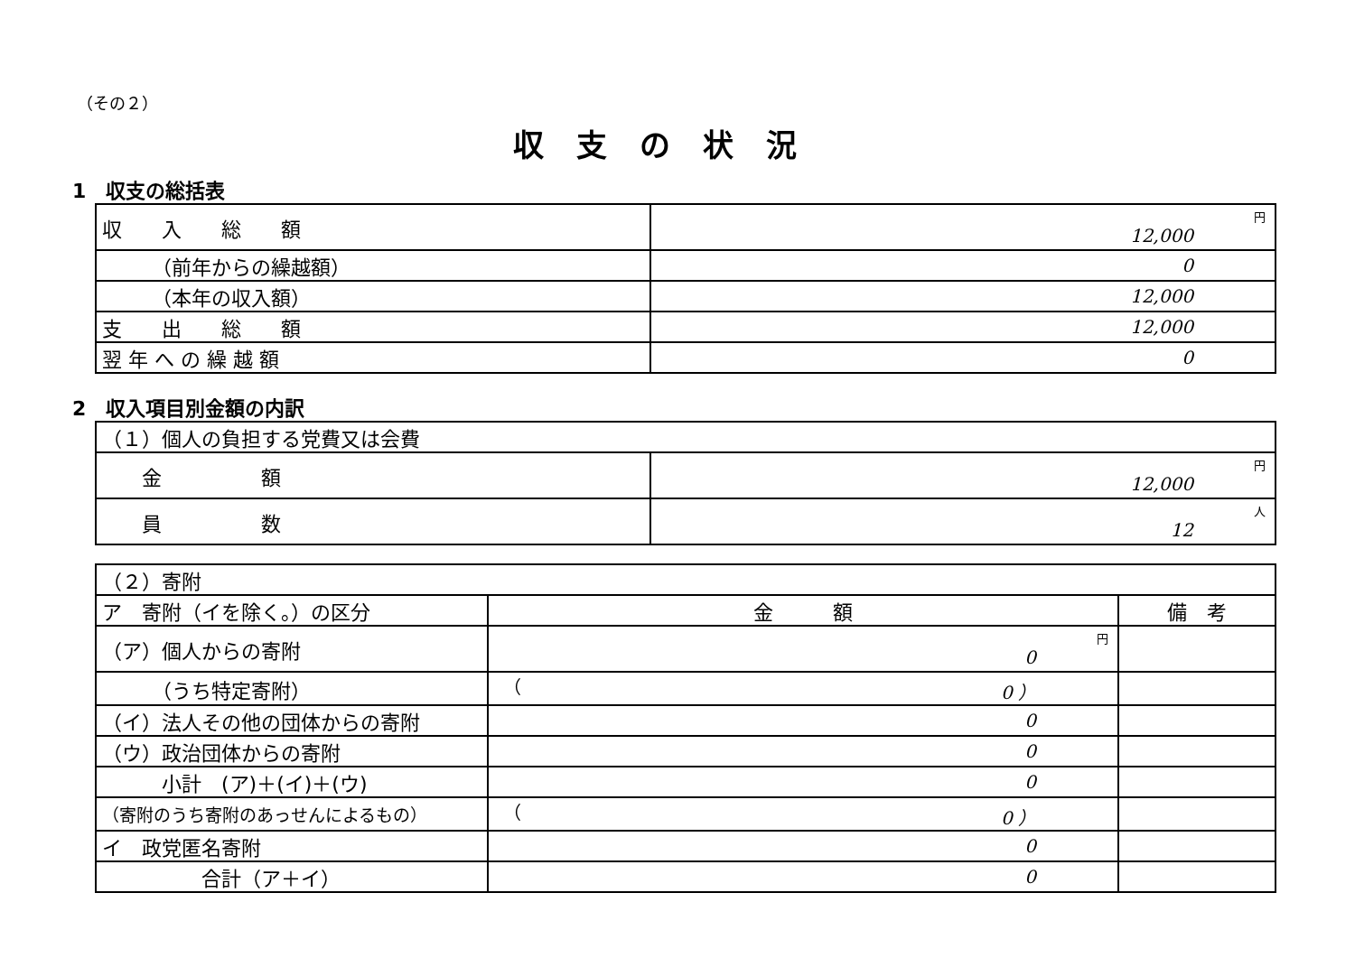（その２）
収支の状況
1　収支の総括表
| 収 入 総 額 | 円 12,000 |
| （前年からの繰越額） | 0 |
| （本年の収入額） | 12,000 |
| 支 出 総 額 | 12,000 |
| 翌 年 へ の 繰 越 額 | 0 |
2　収入項目別金額の内訳
| （１）個人の負担する党費又は会費 | |
| 金 額 | 円 12,000 |
| 員 数 | 人 12 |
| （２）寄附 | | |
| ア 寄附（イを除く。）の区分 | 金 額 | 備 考 |
| （ア）個人からの寄附 | 円 0 | |
| （うち特定寄附） | （ 0 ） | |
| （イ）法人その他の団体からの寄附 | 0 | |
| （ウ）政治団体からの寄附 | 0 | |
| 小計 (ア)＋(イ)＋(ウ) | 0 | |
| （寄附のうち寄附のあっせんによるもの） | （ 0 ） | |
| イ 政党匿名寄附 | 0 | |
| 合計（ア＋イ） | 0 | |